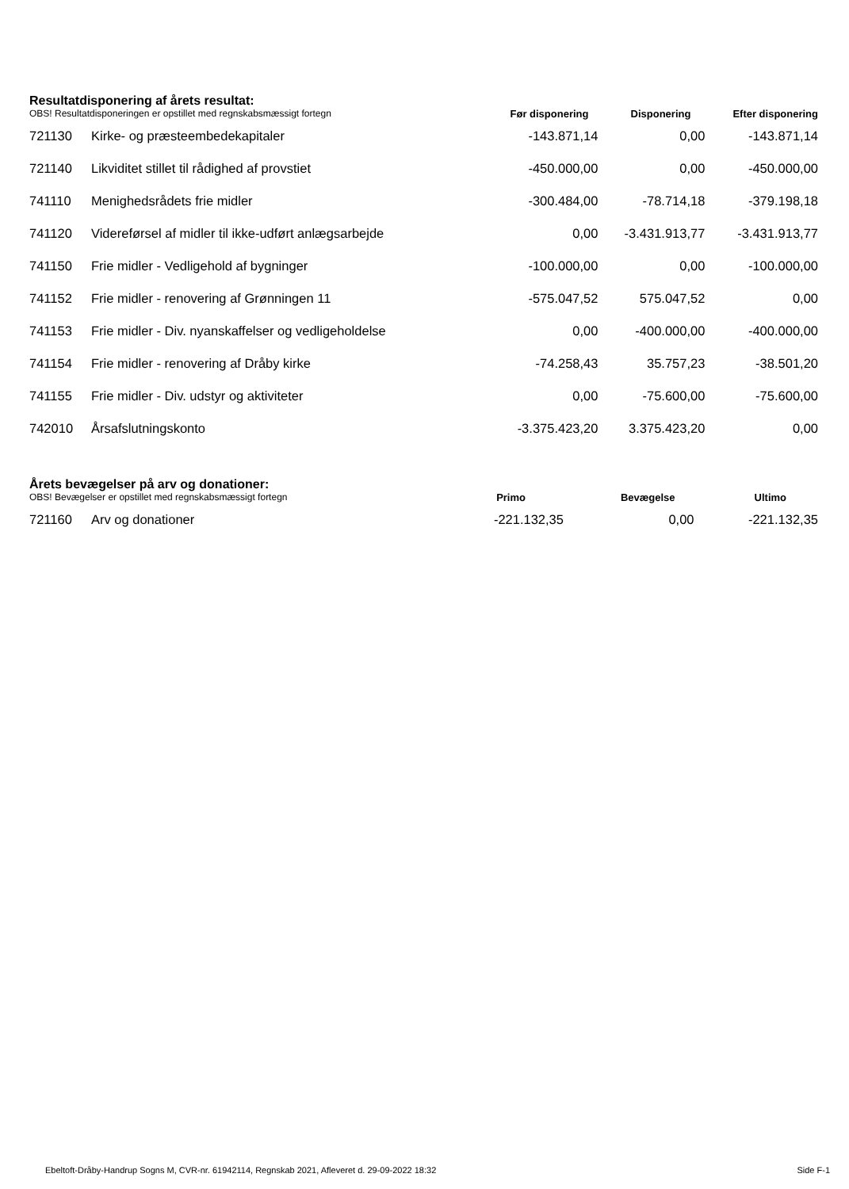Resultatdisponering af årets resultat:
| OBS! Resultatdisponeringen er opstillet med regnskabsmæssigt fortegn | | Før disponering | Disponering | Efter disponering |
| 721130 | Kirke- og præsteembedekapitaler | -143.871,14 | 0,00 | -143.871,14 |
| 721140 | Likviditet stillet til rådighed af provstiet | -450.000,00 | 0,00 | -450.000,00 |
| 741110 | Menighedsrådets frie midler | -300.484,00 | -78.714,18 | -379.198,18 |
| 741120 | Videreførsel af midler til ikke-udført anlægsarbejde | 0,00 | -3.431.913,77 | -3.431.913,77 |
| 741150 | Frie midler - Vedligehold af bygninger | -100.000,00 | 0,00 | -100.000,00 |
| 741152 | Frie midler - renovering af Grønningen 11 | -575.047,52 | 575.047,52 | 0,00 |
| 741153 | Frie midler - Div. nyanskaffelser og vedligeholdelse | 0,00 | -400.000,00 | -400.000,00 |
| 741154 | Frie midler - renovering af Dråby kirke | -74.258,43 | 35.757,23 | -38.501,20 |
| 741155 | Frie midler - Div. udstyr og aktiviteter | 0,00 | -75.600,00 | -75.600,00 |
| 742010 | Årsafslutningskonto | -3.375.423,20 | 3.375.423,20 | 0,00 |
Årets bevægelser på arv og donationer:
| OBS! Bevægelser er opstillet med regnskabsmæssigt fortegn | | Primo | Bevægelse | Ultimo |
| 721160 | Arv og donationer | -221.132,35 | 0,00 | -221.132,35 |
Ebeltoft-Dråby-Handrup Sogns M, CVR-nr. 61942114, Regnskab 2021, Afleveret d. 29-09-2022 18:32 Side F-1